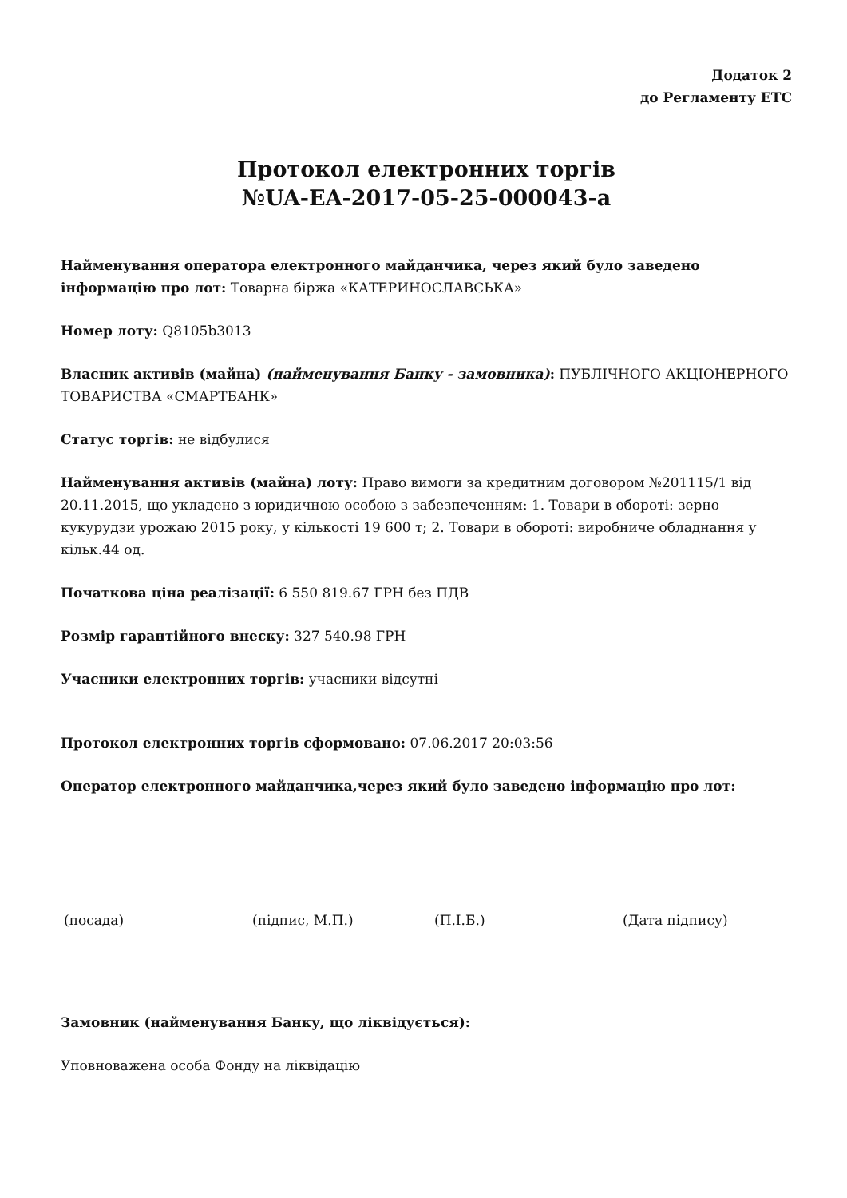Додаток 2
до Регламенту ЕТС
Протокол електронних торгів
№UA-EA-2017-05-25-000043-a
Найменування оператора електронного майданчика, через який було заведено інформацію про лот: Товарна біржа «КАТЕРИНОСЛАВСЬКА»
Номер лоту: Q8105b3013
Власник активів (майна) (найменування Банку - замовника): ПУБЛІЧНОГО АКЦІОНЕРНОГО ТОВАРИСТВА «СМАРТБАНК»
Статус торгів: не відбулися
Найменування активів (майна) лоту: Право вимоги за кредитним договором №201115/1 від 20.11.2015, що укладено з юридичною особою з забезпеченням: 1. Товари в обороті: зерно кукурудзи урожаю 2015 року, у кількості 19 600 т; 2. Товари в обороті: виробниче обладнання у кільк.44 од.
Початкова ціна реалізації: 6 550 819.67 ГРН без ПДВ
Розмір гарантійного внеску: 327 540.98 ГРН
Учасники електронних торгів: учасники відсутні
Протокол електронних торгів сформовано: 07.06.2017 20:03:56
Оператор електронного майданчика,через який було заведено інформацію про лот:
(посада) (підпис, М.П.) (П.І.Б.) (Дата підпису)
Замовник (найменування Банку, що ліквідується):
Уповноважена особа Фонду на ліквідацію